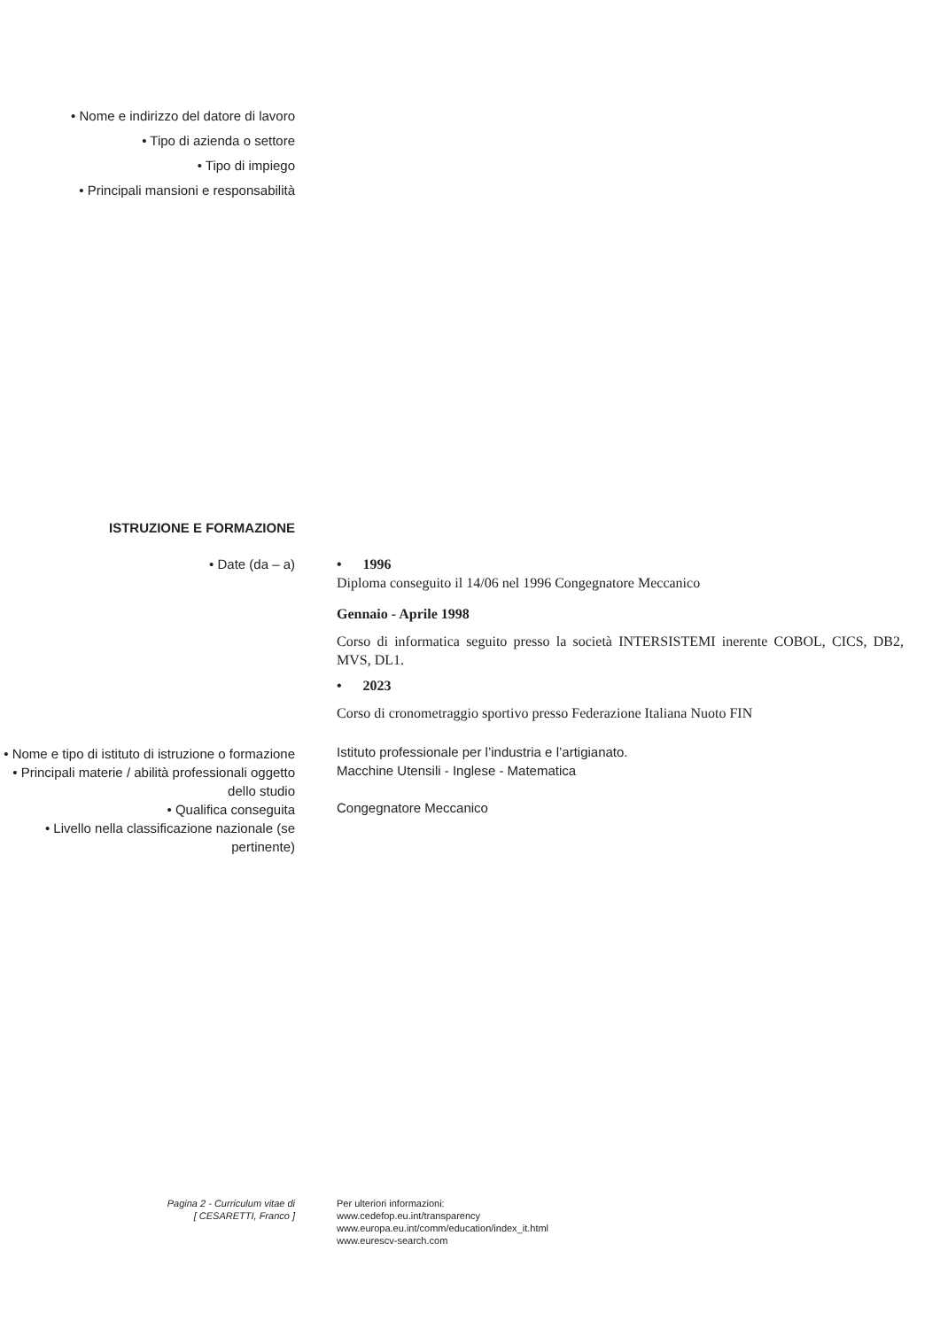• Nome e indirizzo del datore di lavoro
• Tipo di azienda o settore
• Tipo di impiego
• Principali mansioni e responsabilità
ISTRUZIONE E FORMAZIONE
• Date (da – a) • 1996
Diploma conseguito il 14/06 nel 1996 Congegnatore Meccanico
Gennaio - Aprile 1998
Corso di informatica seguito presso la società INTERSISTEMI inerente COBOL, CICS, DB2, MVS, DL1.
• 2023
Corso di cronometraggio sportivo presso Federazione Italiana Nuoto FIN
• Nome e tipo di istituto di istruzione o formazione
Istituto professionale per l’industria e l’artigianato.
• Principali materie / abilità professionali oggetto dello studio
Macchine Utensili - Inglese - Matematica
• Qualifica conseguita
Congegnatore Meccanico
• Livello nella classificazione nazionale (se pertinente)
Pagina 2 - Curriculum vitae di
[ CESARETTI, Franco ]
Per ulteriori informazioni:
www.cedefop.eu.int/transparency
www.europa.eu.int/comm/education/index_it.html
www.eurescv-search.com